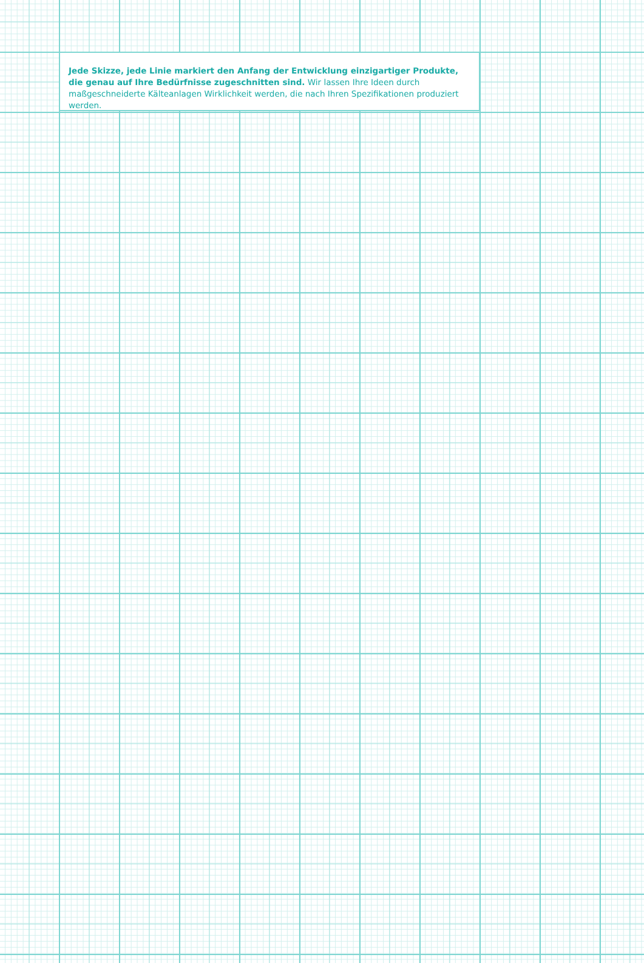Jede Skizze, jede Linie markiert den Anfang der Entwicklung einzigartiger Produkte,
die genau auf Ihre Bedürfnisse zugeschnitten sind. Wir lassen Ihre Ideen durch maßgeschneiderte Kälteanlagen Wirklichkeit werden, die nach Ihren Spezifikationen produziert werden.